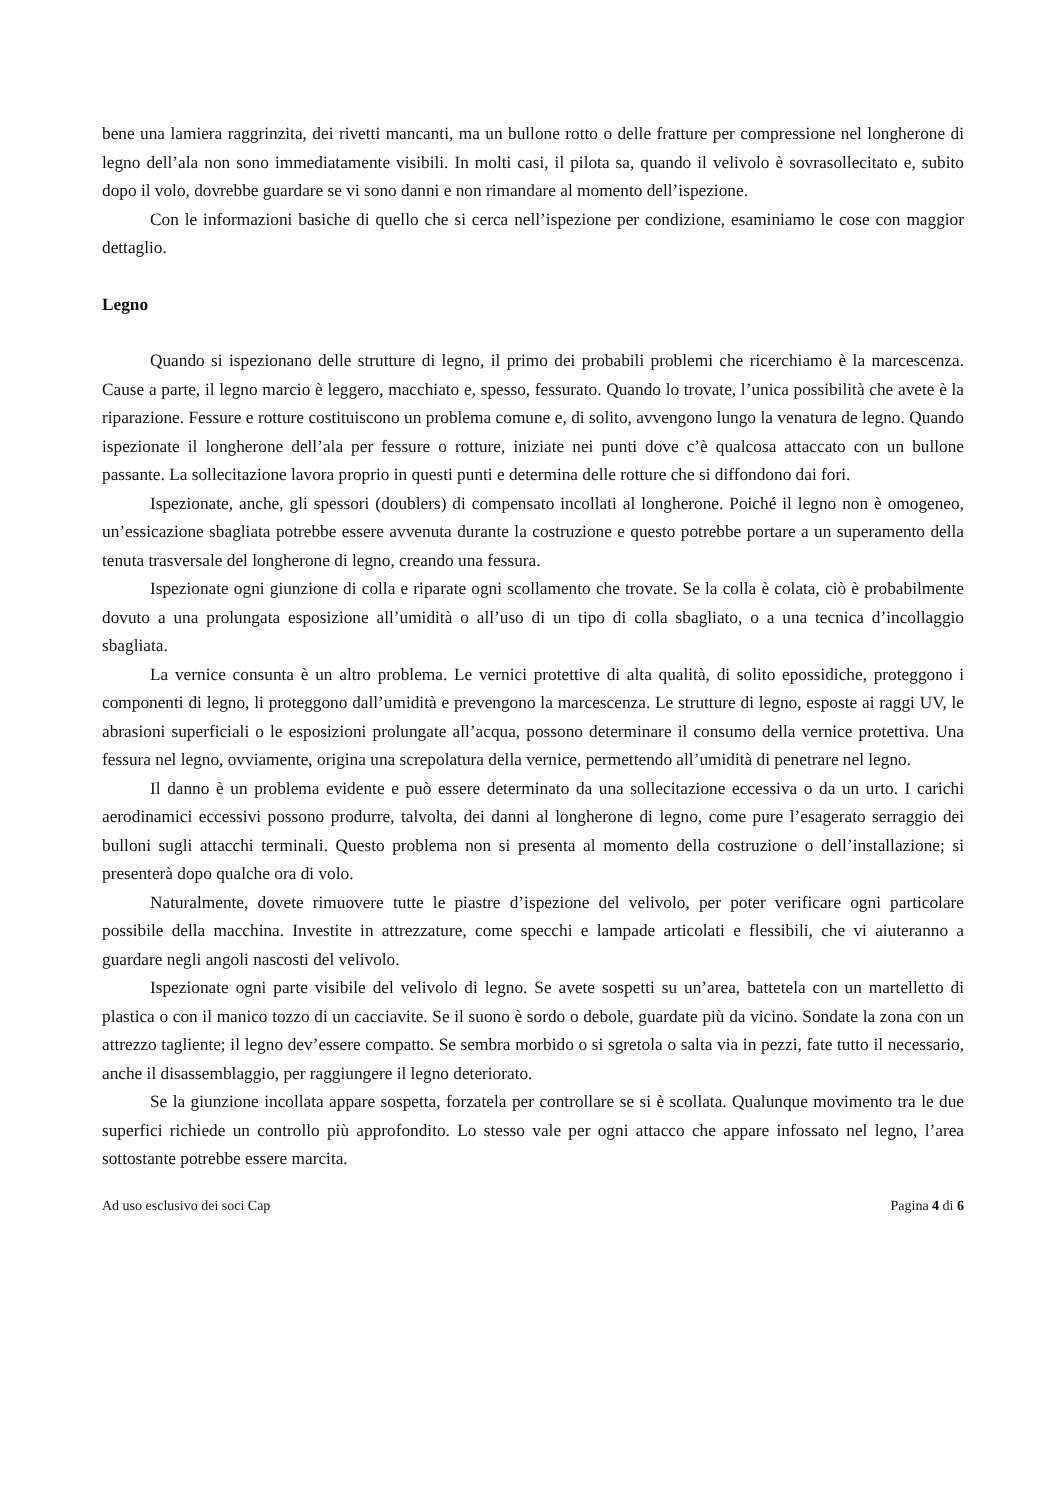bene una lamiera raggrinzita, dei rivetti mancanti, ma un bullone rotto o delle fratture per compressione nel longherone di legno dell’ala non sono immediatamente visibili. In molti casi, il pilota sa, quando il velivolo è sovrasollecitato e, subito dopo il volo, dovrebbe guardare se vi sono danni e non rimandare al momento dell’ispezione.
Con le informazioni basiche di quello che si cerca nell’ispezione per condizione, esaminiamo le cose con maggior dettaglio.
Legno
Quando si ispezionano delle strutture di legno, il primo dei probabili problemi che ricerchiamo è la marcescenza. Cause a parte, il legno marcio è leggero, macchiato e, spesso, fessurato. Quando lo trovate, l’unica possibilità che avete è la riparazione. Fessure e rotture costituiscono un problema comune e, di solito, avvengono lungo la venatura de legno. Quando ispezionate il longherone dell’ala per fessure o rotture, iniziate nei punti dove c’è qualcosa attaccato con un bullone passante. La sollecitazione lavora proprio in questi punti e determina delle rotture che si diffondono dai fori.
Ispezionate, anche, gli spessori (doublers) di compensato incollati al longherone. Poiché il legno non è omogeneo, un’essicazione sbagliata potrebbe essere avvenuta durante la costruzione e questo potrebbe portare a un superamento della tenuta trasversale del longherone di legno, creando una fessura.
Ispezionate ogni giunzione di colla e riparate ogni scollamento che trovate. Se la colla è colata, ciò è probabilmente dovuto a una prolungata esposizione all’umidità o all’uso di un tipo di colla sbagliato, o a una tecnica d’incollaggio sbagliata.
La vernice consunta è un altro problema. Le vernici protettive di alta qualità, di solito epossidiche, proteggono i componenti di legno, li proteggono dall’umidità e prevengono la marcescenza. Le strutture di legno, esposte ai raggi UV, le abrasioni superficiali o le esposizioni prolungate all’acqua, possono determinare il consumo della vernice protettiva. Una fessura nel legno, ovviamente, origina una screpolatura della vernice, permettendo all’umidità di penetrare nel legno.
Il danno è un problema evidente e può essere determinato da una sollecitazione eccessiva o da un urto. I carichi aerodinamici eccessivi possono produrre, talvolta, dei danni al longherone di legno, come pure l’esagerato serraggio dei bulloni sugli attacchi terminali. Questo problema non si presenta al momento della costruzione o dell’installazione; si presenterà dopo qualche ora di volo.
Naturalmente, dovete rimuovere tutte le piastre d’ispezione del velivolo, per poter verificare ogni particolare possibile della macchina. Investite in attrezzature, come specchi e lampade articolati e flessibili, che vi aiuteranno a guardare negli angoli nascosti del velivolo.
Ispezionate ogni parte visibile del velivolo di legno. Se avete sospetti su un’area, battetela con un martelletto di plastica o con il manico tozzo di un cacciavite. Se il suono è sordo o debole, guardate più da vicino. Sondate la zona con un attrezzo tagliente; il legno dev’essere compatto. Se sembra morbido o si sgretola o salta via in pezzi, fate tutto il necessario, anche il disassemblaggio, per raggiungere il legno deteriorato.
Se la giunzione incollata appare sospetta, forzatela per controllare se si è scollata. Qualunque movimento tra le due superfici richiede un controllo più approfondito. Lo stesso vale per ogni attacco che appare infossato nel legno, l’area sottostante potrebbe essere marcita.
Ad uso esclusivo dei soci Cap Pagina 4 di 6